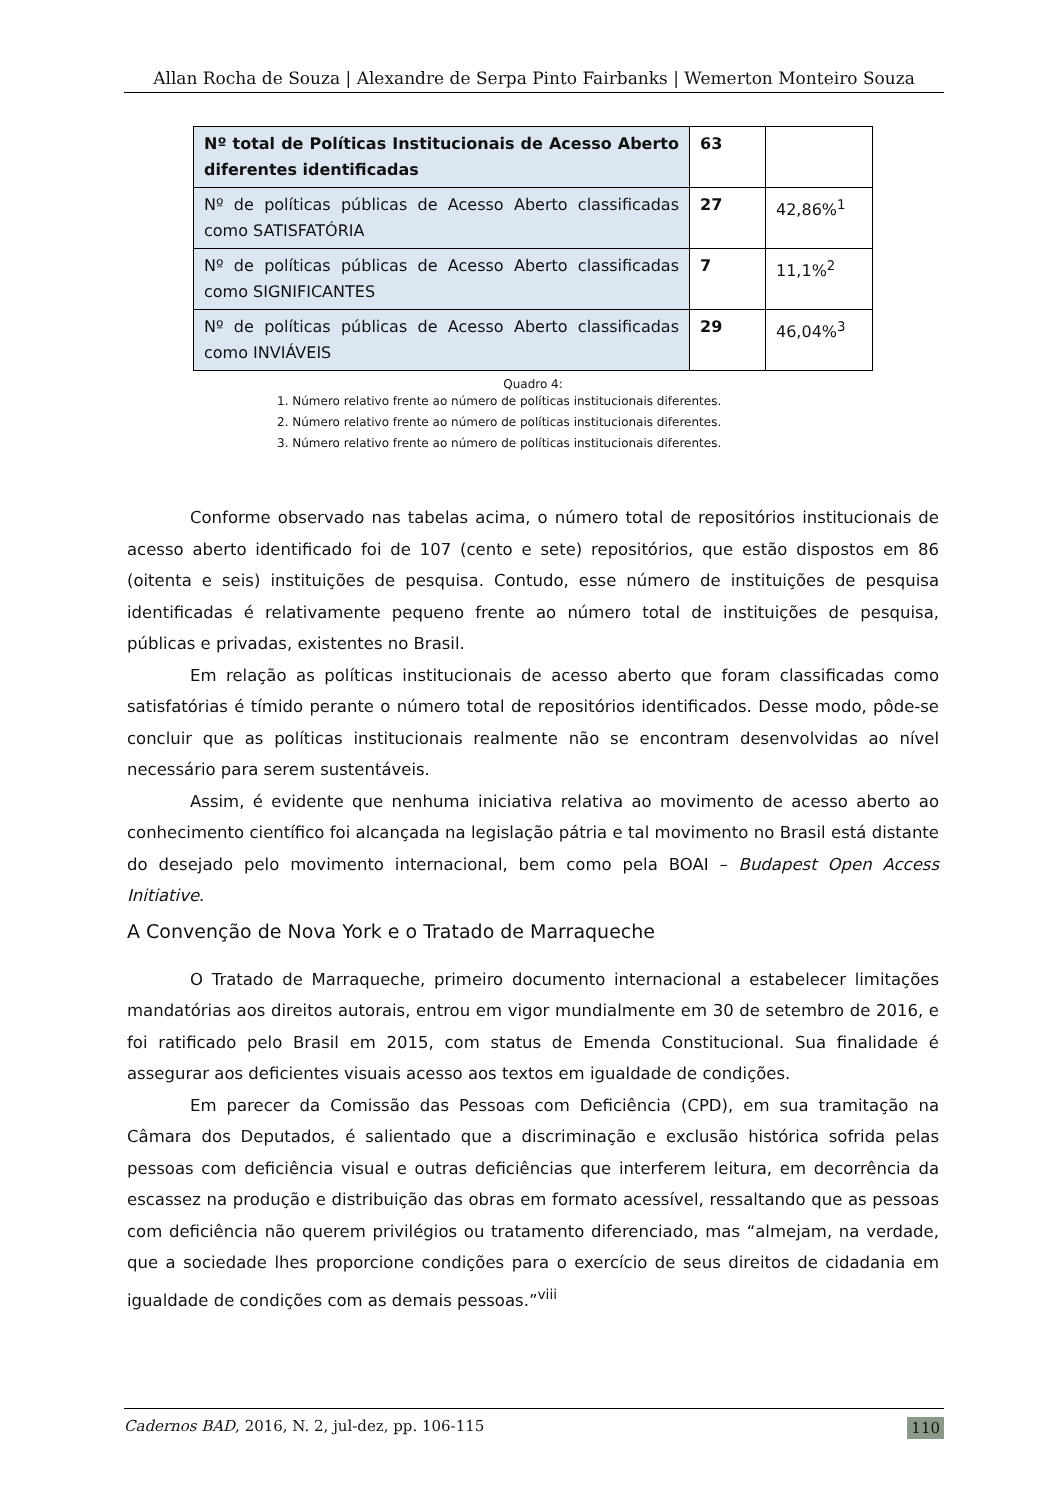Allan Rocha de Souza | Alexandre de Serpa Pinto Fairbanks | Wemerton Monteiro Souza
| Nº total de Políticas Institucionais de Acesso Aberto diferentes identificadas | 63 | |
| Nº de políticas públicas de Acesso Aberto classificadas como SATISFATÓRIA | 27 | 42,86%<sup>1</sup> |
| Nº de políticas públicas de Acesso Aberto classificadas como SIGNIFICANTES | 7 | 11,1%<sup>2</sup> |
| Nº de políticas públicas de Acesso Aberto classificadas como INVIÁVEIS | 29 | 46,04%<sup>3</sup> |
Quadro 4:
1. Número relativo frente ao número de políticas institucionais diferentes.
2. Número relativo frente ao número de políticas institucionais diferentes.
3. Número relativo frente ao número de políticas institucionais diferentes.
Conforme observado nas tabelas acima, o número total de repositórios institucionais de acesso aberto identificado foi de 107 (cento e sete) repositórios, que estão dispostos em 86 (oitenta e seis) instituições de pesquisa. Contudo, esse número de instituições de pesquisa identificadas é relativamente pequeno frente ao número total de instituições de pesquisa, públicas e privadas, existentes no Brasil.
Em relação as políticas institucionais de acesso aberto que foram classificadas como satisfatórias é tímido perante o número total de repositórios identificados. Desse modo, pôde-se concluir que as políticas institucionais realmente não se encontram desenvolvidas ao nível necessário para serem sustentáveis.
Assim, é evidente que nenhuma iniciativa relativa ao movimento de acesso aberto ao conhecimento científico foi alcançada na legislação pátria e tal movimento no Brasil está distante do desejado pelo movimento internacional, bem como pela BOAI – Budapest Open Access Initiative.
A Convenção de Nova York e o Tratado de Marraqueche
O Tratado de Marraqueche, primeiro documento internacional a estabelecer limitações mandatórias aos direitos autorais, entrou em vigor mundialmente em 30 de setembro de 2016, e foi ratificado pelo Brasil em 2015, com status de Emenda Constitucional. Sua finalidade é assegurar aos deficientes visuais acesso aos textos em igualdade de condições.
Em parecer da Comissão das Pessoas com Deficiência (CPD), em sua tramitação na Câmara dos Deputados, é salientado que a discriminação e exclusão histórica sofrida pelas pessoas com deficiência visual e outras deficiências que interferem leitura, em decorrência da escassez na produção e distribuição das obras em formato acessível, ressaltando que as pessoas com deficiência não querem privilégios ou tratamento diferenciado, mas “almejam, na verdade, que a sociedade lhes proporcione condições para o exercício de seus direitos de cidadania em igualdade de condições com as demais pessoas.”<sup>viii</sup>
Cadernos BAD, 2016, N. 2, jul-dez, pp. 106-115 110